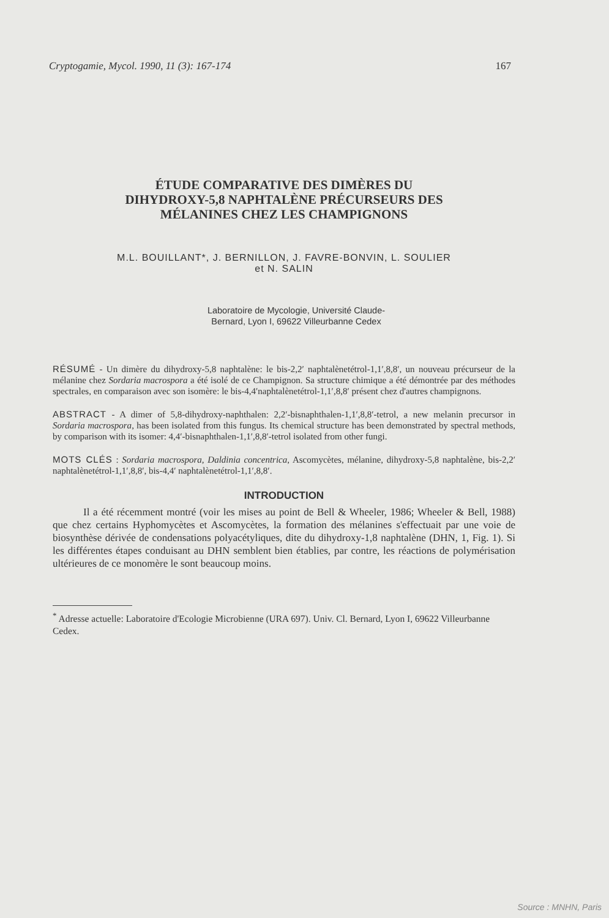Cryptogamie, Mycol. 1990, 11 (3): 167-174 167
ÉTUDE COMPARATIVE DES DIMÈRES DU
DIHYDROXY-5,8 NAPHTALÈNE PRÉCURSEURS DES
MÉLANINES CHEZ LES CHAMPIGNONS
M.L. BOUILLANT*, J. BERNILLON, J. FAVRE-BONVIN, L. SOULIER
et N. SALIN
Laboratoire de Mycologie, Université Claude-
Bernard, Lyon I, 69622 Villeurbanne Cedex
RÉSUMÉ - Un dimère du dihydroxy-5,8 naphtalène: le bis-2,2′ naphtalènetétrol-1,1′,8,8′, un nouveau précurseur de la mélanine chez Sordaria macrospora a été isolé de ce Champignon. Sa structure chimique a été démontrée par des méthodes spectrales, en comparaison avec son isomère: le bis-4,4′naphtalènetétrol-1,1′,8,8′ présent chez d'autres champignons.
ABSTRACT - A dimer of 5,8-dihydroxy-naphthalen: 2,2′-bisnaphthalen-1,1′,8,8′-tetrol, a new melanin precursor in Sordaria macrospora, has been isolated from this fungus. Its chemical structure has been demonstrated by spectral methods, by comparison with its isomer: 4,4′-bisnaphthalen-1,1′,8,8′-tetrol isolated from other fungi.
MOTS CLÉS : Sordaria macrospora, Daldinia concentrica, Ascomycètes, mélanine, dihydroxy-5,8 naphtalène, bis-2,2′ naphtalènetétrol-1,1′,8,8′, bis-4,4′ naphtalènetétrol-1,1′,8,8′.
INTRODUCTION
Il a été récemment montré (voir les mises au point de Bell & Wheeler, 1986; Wheeler & Bell, 1988) que chez certains Hyphomycètes et Ascomycètes, la formation des mélanines s'effectuait par une voie de biosynthèse dérivée de condensations polyacétyliques, dite du dihydroxy-1,8 naphtalène (DHN, 1, Fig. 1). Si les différentes étapes conduisant au DHN semblent bien établies, par contre, les réactions de polymérisation ultérieures de ce monomère le sont beaucoup moins.
<sup>*</sup> Adresse actuelle: Laboratoire d'Ecologie Microbienne (URA 697). Univ. Cl. Bernard, Lyon I, 69622 Villeurbanne Cedex.
Source : MNHN, Paris